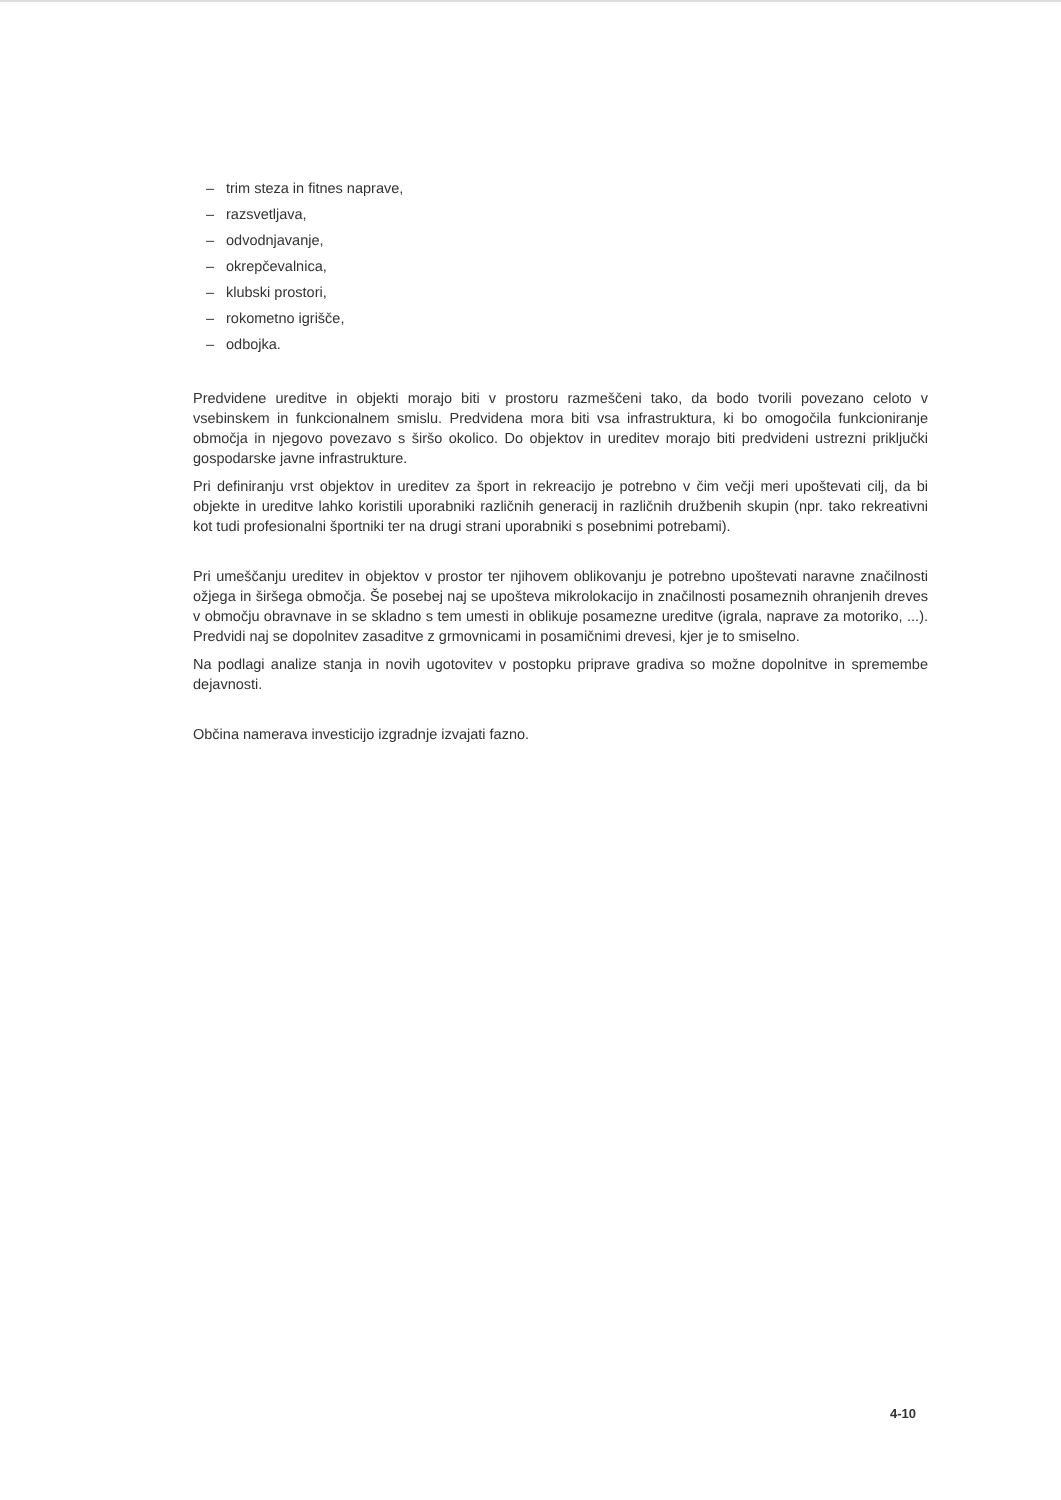– trim steza in fitnes naprave,
– razsvetljava,
– odvodnjavanje,
– okrepčevalnica,
– klubski prostori,
– rokometno igrišče,
– odbojka.
Predvidene ureditve in objekti morajo biti v prostoru razmeščeni tako, da bodo tvorili povezano celoto v vsebinskem in funkcionalnem smislu. Predvidena mora biti vsa infrastruktura, ki bo omogočila funkcioniranje območja in njegovo povezavo s širšo okolico. Do objektov in ureditev morajo biti predvideni ustrezni priključki gospodarske javne infrastrukture.
Pri definiranju vrst objektov in ureditev za šport in rekreacijo je potrebno v čim večji meri upoštevati cilj, da bi objekte in ureditve lahko koristili uporabniki različnih generacij in različnih družbenih skupin (npr. tako rekreativni kot tudi profesionalni športniki ter na drugi strani uporabniki s posebnimi potrebami).
Pri umeščanju ureditev in objektov v prostor ter njihovem oblikovanju je potrebno upoštevati naravne značilnosti ožjega in širšega območja. Še posebej naj se upošteva mikrolokacijo in značilnosti posameznih ohranjenih dreves v območju obravnave in se skladno s tem umesti in oblikuje posamezne ureditve (igrala, naprave za motoriko, ...). Predvidi naj se dopolnitev zasaditve z grmovnicami in posamičnimi drevesi, kjer je to smiselno.
Na podlagi analize stanja in novih ugotovitev v postopku priprave gradiva so možne dopolnitve in spremembe dejavnosti.
Občina namerava investicijo izgradnje izvajati fazno.
4-10